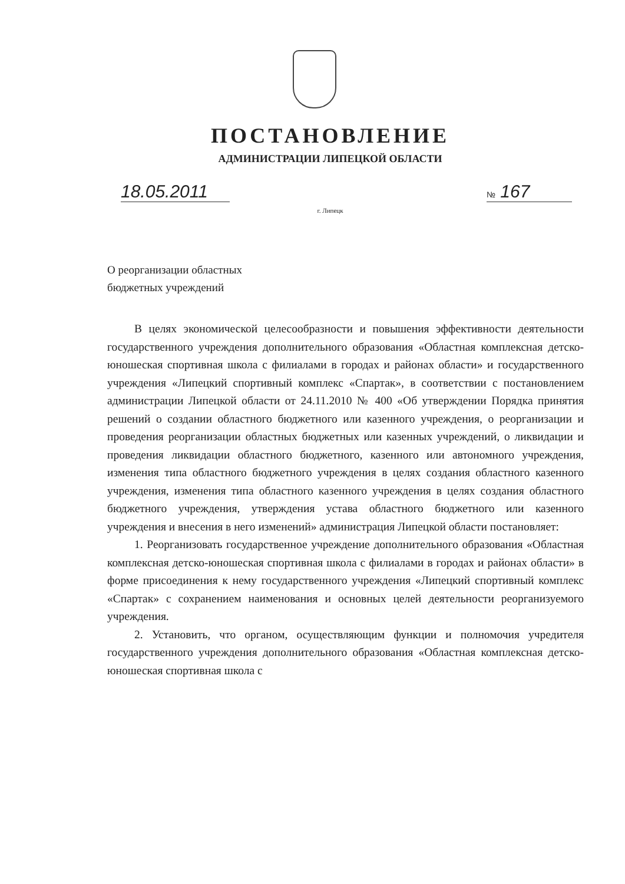ПОСТАНОВЛЕНИЕ
АДМИНИСТРАЦИИ ЛИПЕЦКОЙ ОБЛАСТИ
18.05.2011
№ 167
г. Липецк
О реорганизации областных
бюджетных учреждений
В целях экономической целесообразности и повышения эффективности деятельности государственного учреждения дополнительного образования «Областная комплексная детско-юношеская спортивная школа с филиалами в городах и районах области» и государственного учреждения «Липецкий спортивный комплекс «Спартак», в соответствии с постановлением администрации Липецкой области от 24.11.2010 № 400 «Об утверждении Порядка принятия решений о создании областного бюджетного или казенного учреждения, о реорганизации и проведения реорганизации областных бюджетных или казенных учреждений, о ликвидации и проведения ликвидации областного бюджетного, казенного или автономного учреждения, изменения типа областного бюджетного учреждения в целях создания областного казенного учреждения, изменения типа областного казенного учреждения в целях создания областного бюджетного учреждения, утверждения устава областного бюджетного или казенного учреждения и внесения в него изменений» администрация Липецкой области постановляет:
1. Реорганизовать государственное учреждение дополнительного образования «Областная комплексная детско-юношеская спортивная школа с филиалами в городах и районах области» в форме присоединения к нему государственного учреждения «Липецкий спортивный комплекс «Спартак» с сохранением наименования и основных целей деятельности реорганизуемого учреждения.
2. Установить, что органом, осуществляющим функции и полномочия учредителя государственного учреждения дополнительного образования «Областная комплексная детско-юношеская спортивная школа с